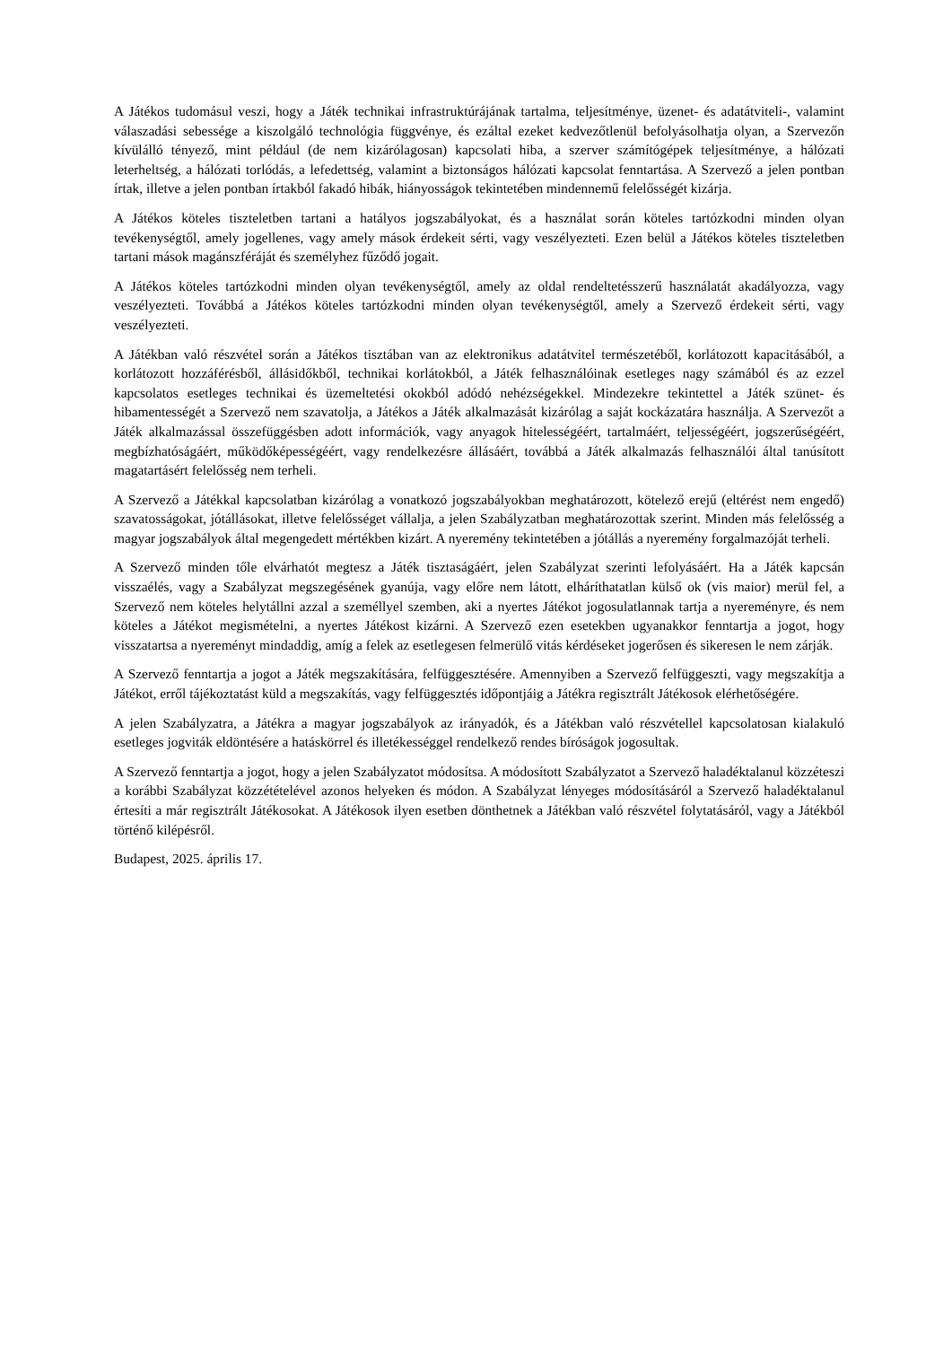A Játékos tudomásul veszi, hogy a Játék technikai infrastruktúrájának tartalma, teljesítménye, üzenet- és adatátviteli-, valamint válaszadási sebessége a kiszolgáló technológia függvénye, és ezáltal ezeket kedvezőtlenül befolyásolhatja olyan, a Szervezőn kívülálló tényező, mint például (de nem kizárólagosan) kapcsolati hiba, a szerver számítógépek teljesítménye, a hálózati leterheltség, a hálózati torlódás, a lefedettség, valamint a biztonságos hálózati kapcsolat fenntartása. A Szervező a jelen pontban írtak, illetve a jelen pontban írtakból fakadó hibák, hiányosságok tekintetében mindennemű felelősségét kizárja.
A Játékos köteles tiszteletben tartani a hatályos jogszabályokat, és a használat során köteles tartózkodni minden olyan tevékenységtől, amely jogellenes, vagy amely mások érdekeit sérti, vagy veszélyezteti. Ezen belül a Játékos köteles tiszteletben tartani mások magánszféráját és személyhez fűződő jogait.
A Játékos köteles tartózkodni minden olyan tevékenységtől, amely az oldal rendeltetésszerű használatát akadályozza, vagy veszélyezteti. Továbbá a Játékos köteles tartózkodni minden olyan tevékenységtől, amely a Szervező érdekeit sérti, vagy veszélyezteti.
A Játékban való részvétel során a Játékos tisztában van az elektronikus adatátvitel természetéből, korlátozott kapacitásából, a korlátozott hozzáférésből, állásidőkből, technikai korlátokból, a Játék felhasználóinak esetleges nagy számából és az ezzel kapcsolatos esetleges technikai és üzemeltetési okokból adódó nehézségekkel. Mindezekre tekintettel a Játék szünet- és hibamentességét a Szervező nem szavatolja, a Játékos a Játék alkalmazását kizárólag a saját kockázatára használja. A Szervezőt a Játék alkalmazással összefüggésben adott információk, vagy anyagok hitelességéért, tartalmáért, teljességéért, jogszerűségéért, megbízhatóságáért, működőképességéért, vagy rendelkezésre állásáért, továbbá a Játék alkalmazás felhasználói által tanúsított magatartásért felelősség nem terheli.
A Szervező a Játékkal kapcsolatban kizárólag a vonatkozó jogszabályokban meghatározott, kötelező erejű (eltérést nem engedő) szavatosságokat, jótállásokat, illetve felelősséget vállalja, a jelen Szabályzatban meghatározottak szerint. Minden más felelősség a magyar jogszabályok által megengedett mértékben kizárt. A nyeremény tekintetében a jótállás a nyeremény forgalmazóját terheli.
A Szervező minden tőle elvárhatót megtesz a Játék tisztaságáért, jelen Szabályzat szerinti lefolyásáért. Ha a Játék kapcsán visszaélés, vagy a Szabályzat megszegésének gyanúja, vagy előre nem látott, elháríthatatlan külső ok (vis maior) merül fel, a Szervező nem köteles helytállni azzal a személlyel szemben, aki a nyertes Játékot jogosulatlannak tartja a nyereményre, és nem köteles a Játékot megismételni, a nyertes Játékost kizárni. A Szervező ezen esetekben ugyanakkor fenntartja a jogot, hogy visszatartsa a nyereményt mindaddig, amíg a felek az esetlegesen felmerülő vitás kérdéseket jogerősen és sikeresen le nem zárják.
A Szervező fenntartja a jogot a Játék megszakítására, felfüggesztésére. Amennyiben a Szervező felfüggeszti, vagy megszakítja a Játékot, erről tájékoztatást küld a megszakítás, vagy felfüggesztés időpontjáig a Játékra regisztrált Játékosok elérhetőségére.
A jelen Szabályzatra, a Játékra a magyar jogszabályok az irányadók, és a Játékban való részvétellel kapcsolatosan kialakuló esetleges jogviták eldöntésére a hatáskörrel és illetékességgel rendelkező rendes bíróságok jogosultak.
A Szervező fenntartja a jogot, hogy a jelen Szabályzatot módosítsa. A módosított Szabályzatot a Szervező haladéktalanul közzéteszi a korábbi Szabályzat közzétételével azonos helyeken és módon. A Szabályzat lényeges módosításáról a Szervező haladéktalanul értesíti a már regisztrált Játékosokat. A Játékosok ilyen esetben dönthetnek a Játékban való részvétel folytatásáról, vagy a Játékból történő kilépésről.
Budapest, 2025. április 17.